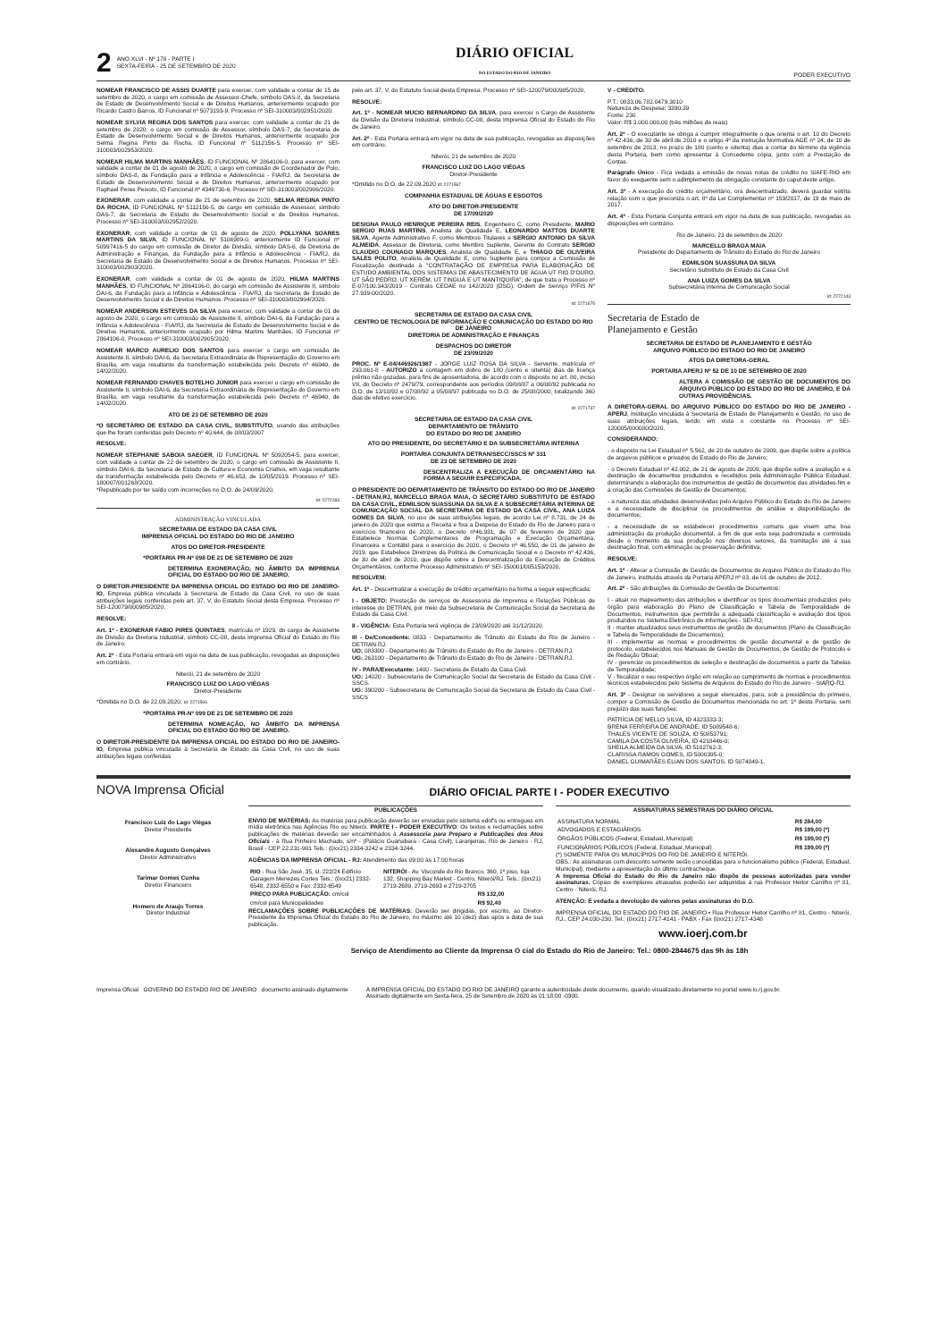2
ANO XLVI - Nº 178 - PARTE I
SEXTA-FEIRA - 25 DE SETEMBRO DE 2020
DIÁRIO OFICIAL
DO ESTADO DO RIO DE JANEIRO
PODER EXECUTIVO
NOMEAR FRANCISCO DE ASSIS DUARTE para exercer, com validade a contar de 15 de setembro de 2020, o cargo em comissão de Assessor-Chefe, símbolo DAS-8, da Secretaria de Estado de Desenvolvimento Social e de Direitos Humanos, anteriormente ocupado por Ricardo Castro Barros, ID Funcional nº 5073193-9. Processo nº SEI-310003/002951/2020.
NOMEAR SYLVIA REGINA DOS SANTOS para exercer, com validade a contar de 21 de setembro de 2020, o cargo em comissão de Assessor, símbolo DAS-7, da Secretaria de Estado de Desenvolvimento Social e de Direitos Humanos, anteriormente ocupado por Selma Regina Pinto da Rocha, ID Funcional nº 5112156-5. Processo nº SEI-310003/002953/2020.
NOMEAR HILMA MARTINS MANHÃES, ID FUNCIONAL Nº 2864106-0, para exercer, com validade a contar de 01 de agosto de 2020, o cargo em comissão de Coordenador de Polo, símbolo DAS-8, da Fundação para a Infância e Adolescência - FIA/RJ, da Secretaria de Estado de Desenvolvimento Social e de Direitos Humanos, anteriormente ocupado por Raphael Peres Peixoto, ID Funcional nº 4349730-6. Processo nº SEI-310003/002906/2020.
EXONERAR, com validade a contar de 21 de setembro de 2020, SELMA REGINA PINTO DA ROCHA, ID FUNCIONAL Nº 5112156-5, do cargo em comissão de Assessor, símbolo DAS-7, da Secretaria de Estado de Desenvolvimento Social e de Direitos Humanos. Processo nº SEI-310003/002952/2020.
EXONERAR, com validade a contar de 01 de agosto de 2020, POLLYANA SOARES MARTINS DA SILVA, ID FUNCIONAL Nº 5106989-0, anteriormente ID Funcional nº 50997416-5 do cargo em comissão de Diretor de Divisão, símbolo DAS-6, da Diretoria de Administração e Finanças, da Fundação para a Infância e Adolescência - FIA/RJ, da Secretaria de Estado de Desenvolvimento Social e de Direitos Humanos. Processo nº SEI-310003/002903/2020.
EXONERAR, com validade a contar de 01 de agosto de 2020, HILMA MARTINS MANHÃES, ID FUNCIONAL Nº 2864106-0, do cargo em comissão de Assistente II, símbolo DAI-6, da Fundação para a Infância e Adolescência - FIA/RJ, da Secretaria de Estado de Desenvolvimento Social e de Direitos Humanos. Processo nº SEI-310003/002904/2020.
NOMEAR ANDERSON ESTEVES DA SILVA para exercer, com validade a contar de 01 de agosto de 2020, o cargo em comissão de Assistente II, símbolo DAI-6, da Fundação para a Infância e Adolescência - FIA/RJ, da Secretaria de Estado de Desenvolvimento Social e de Direitos Humanos, anteriormente ocupado por Hilma Martins Manhães, ID Funcional nº 2864106-0. Processo nº SEI-310003/002905/2020.
NOMEAR MARCO AURELIO DOS SANTOS para exercer o cargo em comissão de Assistente II, símbolo DAI-6, da Secretaria Extraordinária de Representação do Governo em Brasília, em vaga resultante da transformação estabelecida pelo Decreto nº 46940, de 14/02/2020.
NOMEAR FERNANDO CHAVES BOTELHO JÚNIOR para exercer o cargo em comissão de Assistente II, símbolo DAI-6, da Secretaria Extraordinária de Representação do Governo em Brasília, em vaga resultante da transformação estabelecida pelo Decreto nº 46940, de 14/02/2020.
ATO DE 23 DE SETEMBRO DE 2020
*O SECRETÁRIO DE ESTADO DA CASA CIVIL, SUBSTITUTO, usando das atribuições que lhe foram conferidas pelo Decreto nº 40.644, de 08/03/2007
RESOLVE:
NOMEAR STEPHANIE SABOIA SAEGER, ID FUNCIONAL Nº 5092054-5, para exercer, com validade a contar de 22 de setembro de 2020, o cargo em comissão de Assistente II, símbolo DAI-6, da Secretaria de Estado de Cultura e Economia Criativa, em vaga resultante da transformação estabelecida pelo Decreto nº 46.653, de 10/05/2019. Processo nº SEI-180007/001268/2020.
*Republicado por ter saído com incorreções no D.O. de 24/09/2020.
Id: 2272283
ADMINISTRAÇÃO VINCULADA
SECRETARIA DE ESTADO DA CASA CIVIL
IMPRENSA OFICIAL DO ESTADO DO RIO DE JANEIRO
ATOS DO DIRETOR-PRESIDENTE
*PORTARIA PR-Nº 098 DE 21 DE SETEMBRO DE 2020
DETERMINA EXONERAÇÃO, NO ÂMBITO DA IMPRENSA OFICIAL DO ESTADO DO RIO DE JANEIRO.
O DIRETOR-PRESIDENTE DA IMPRENSA OFICIAL DO ESTADO DO RIO DE JANEIRO-IO, Empresa pública vinculada à Secretaria de Estado da Casa Civil, no uso de suas atribuições legais conferidas pelo art. 37, V, do Estatuto Social desta Empresa. Processo nº SEI-120079/000985/2020,
RESOLVE:
Art. 1º - EXONERAR FABIO PIRES QUINTAES, matrícula nº 1929, do cargo de Assistente de Divisão da Diretoria Industrial, símbolo CC-08, desta Imprensa Oficial do Estado do Rio de Janeiro.
Art. 2º - Esta Portaria entrará em vigor na data de sua publicação, revogadas as disposições em contrário.
Niterói, 21 de setembro de 2020
FRANCISCO LUIZ DO LAGO VIÉGAS
Diretor-Presidente
*Omitida no D.O. de 22.09.2020. Id: 2271566
*PORTARIA PR-Nº 099 DE 21 DE SETEMBRO DE 2020
DETERMINA NOMEAÇÃO, NO ÂMBITO DA IMPRENSA OFICIAL DO ESTADO DO RIO DE JANEIRO.
O DIRETOR-PRESIDENTE DA IMPRENSA OFICIAL DO ESTADO DO RIO DE JANEIRO-IO, Empresa pública vinculada à Secretaria de Estado da Casa Civil, no uso de suas atribuições legais conferidas
pelo art. 37, V, do Estatuto Social desta Empresa. Processo nº SEI-120079/000985/2020,
RESOLVE:
Art. 1º - NOMEAR MUCIO BERNARDINO DA SILVA, para exercer o Cargo de Assistente da Divisão da Diretoria Industrial, símbolo CC-08, desta Imprensa Oficial do Estado do Rio de Janeiro.
Art. 2º - Esta Portaria entrará em vigor na data de sua publicação, revogadas as disposições em contrário.
Niterói, 21 de setembro de 2020
FRANCISCO LUIZ DO LAGO VIÉGAS
Diretor-Presidente
*Omitido no D.O. de 22.09.2020 Id: 2271567
COMPANHIA ESTADUAL DE ÁGUAS E ESGOTOS
ATO DO DIRETOR-PRESIDENTE
DE 17/09/2020
DESIGNA PAULO HENRIQUE PEREIRA REIS, Engenheiro C, como Presidente, MARIO SERGIO RUAS MARTINS, Analista de Qualidade E, LEONARDO MATTOS DUARTE SILVA, Agente Administrativo F, como Membros Titulares e SERGIO ANTONIO DA SILVA ALMEIDA, Assessor de Diretoria, como Membro Suplente, Gerente do Contrato SERGIO CLAUDIO COUNAGO MARQUES, Analista de Qualidade E, e THIAGO DE OLIVEIRA SALES POLITO, Analista de Qualidade E, como Suplente para compor a Comissão de Fiscalização destinada à "CONTRATAÇÃO DE EMPRESA PARA ELABORAÇÃO DE ESTUDO AMBIENTAL DOS SISTEMAS DE ABASTECIMENTO DE ÁGUA UT RIO D'OURO, UT SÃO PEDRO, UT XERÉM, UT TINGUÁ E UT MANTIQUIRA", de que trata o Processo nº E-07/100.343/2019 - Contrato CEDAE no 142/2020 (DSG). Ordem de Serviço P/FIS Nº 27.939-00/2020.
Id: 2271675
SECRETARIA DE ESTADO DA CASA CIVIL
CENTRO DE TECNOLOGIA DE INFORMAÇÃO E COMUNICAÇÃO DO ESTADO DO RIO DE JANEIRO
DIRETORIA DE ADMINISTRAÇÃO E FINANÇAS
DESPACHOS DO DIRETOR
DE 23/09/2020
PROC. Nº E-04/446926/1987 - JORGE LUIZ ROSA DA SILVA - Servente, matrícula nº 293.061-8 - AUTORIZO a contagem em dobro de 180 (cento e oitenta) dias de licença prêmio não gozadas, para fins de aposentadoria, de acordo com o disposto no art. 80, inciso VII, do Decreto nº 2479/79, correspondente aos períodos 09/08/87 a 06/08/92 publicada no D.O. de 13/10/92 e 07/08/92 a 05/08/97 publicada no D.O. de 25/08/2000; totalizando 360 dias de efetivo exercício.
Id: 2271737
SECRETARIA DE ESTADO DA CASA CIVIL
DEPARTAMENTO DE TRÂNSITO
DO ESTADO DO RIO DE JANEIRO
ATO DO PRESIDENTE, DO SECRETÁRIO E DA SUBSECRETÁRIA INTERINA
PORTARIA CONJUNTA DETRAN/SECC/SSCS Nº 331
DE 23 DE SETEMBRO DE 2020
DESCENTRALIZA A EXECUÇÃO DE ORÇAMENTÁRIO NA FORMA A SEGUIR ESPECIFICADA.
O PRESIDENTE DO DEPARTAMENTO DE TRÂNSITO DO ESTADO DO RIO DE JANEIRO - DETRAN.RJ, MARCELLO BRAGA MAIA, O SECRETÁRIO SUBSTITUTO DE ESTADO DA CASA CIVIL, EDMILSON SUASSUNA DA SILVA E A SUBSECRETÁRIA INTERINA DE COMUNICAÇÃO SOCIAL DA SECRETARIA DE ESTADO DA CASA CIVIL, ANA LUIZA GOMES DA SILVA, no uso de suas atribuições legais, de acordo Lei nº 8.731, de 24 de janeiro de 2020 que estima a Receita e fixa a Despesa do Estado do Rio de Janeiro para o exercício financeiro de 2020, o Decreto nº46.931, de 07 de fevereiro de 2020 que Estabelece Normas Complementares de Programação e Execução Orçamentária, Financeira e Contábil para o exercício de 2020, o Decreto nº 46.550, de 01 de janeiro de 2019, que Estabelece Diretrizes da Política de Comunicação Social e o Decreto nº 42.436, de 30 de abril de 2010, que dispõe sobre a Descentralização da Execução de Créditos Orçamentários, conforme Processo Administrativo nº SEI-150001/005153/2020,
RESOLVEM:
Art. 1º - Descentralizar a execução de crédito orçamentário na forma a seguir especificada:
I - OBJETO: Prestação de serviços de Assessoria de Imprensa e Relações Públicas de interesse do DETRAN, por meio da Subsecretaria de Comunicação Social da Secretaria de Estado da Casa Civil.
II - VIGÊNCIA: Esta Portaria terá vigência de 23/09/2020 até 31/12/2020.
III - De/Concedente: 0833 - Departamento de Trânsito do Estado do Rio de Janeiro - DETRAN.RJ.
UO: 083300 - Departamento de Trânsito do Estado do Rio de Janeiro - DETRAN.RJ.
UG: 263100 - Departamento de Trânsito do Estado do Rio de Janeiro - DETRAN.RJ.
IV - PARA/Executante: 1400 - Secretaria de Estado da Casa Civil.
UO: 14020 - Subsecretaria de Comunicação Social da Secretaria de Estado da Casa Civil - SSCS.
UG: 390200 - Subsecretaria de Comunicação Social da Secretaria de Estado da Casa Civil - SSCS
V - CRÉDITO:
P.T.: 0833.06.782.0479.3010
Natureza de Despesa: 3390.39
Fonte: 230
Valor: R$ 3.000.000,00 (três milhões de reais)
Art. 2º - O executante se obriga a cumprir integralmente o que orienta o art. 10 do Decreto nº 42.436, de 30 de abril de 2010 e o artigo 4º da instrução Normativa AGE nº 24, de 10 de setembro de 2013, no prazo de 180 (cento e oitenta) dias a contar do término da vigência desta Portaria, bem como apresentar à Concedente cópia, junto com a Prestação de Contas.
Parágrafo Único - Fica vedada a emissão de novas notas de crédito no SIAFE-RIO em favor do exequente sem o adimplemento da obrigação constante do caput deste artigo.
Art. 3º - A execução do crédito orçamentário, ora descentralizado, deverá guardar estrita relação com o que preconiza o art. 8º da Lei Complementar nº 159/2017, de 19 de maio de 2017.
Art. 4º - Esta Portaria Conjunta entrará em vigor na data de sua publicação, revogadas as disposições em contrário.
Rio de Janeiro, 23 de setembro de 2020
MARCELLO BRAGA MAIA
Presidente do Departamento de Trânsito do Estado do Rio de Janeiro
EDMILSON SUASSUNA DA SILVA
Secretário Substituto de Estado da Casa Civil
ANA LUIZA GOMES DA SILVA
Subsecretária Interina de Comunicação Social
Id: 2272143
Secretaria de Estado de
Planejamento e Gestão
SECRETARIA DE ESTADO DE PLANEJAMENTO E GESTÃO
ARQUIVO PÚBLICO DO ESTADO DO RIO DE JANEIRO
ATOS DA DIRETORA-GERAL
PORTARIA APERJ Nº 52 DE 10 DE SETEMBRO DE 2020
ALTERA A COMISSÃO DE GESTÃO DE DOCUMENTOS DO ARQUIVO PÚBLICO DO ESTADO DO RIO DE JANEIRO, E DÁ OUTRAS PROVIDÊNCIAS.
A DIRETORA-GERAL DO ARQUIVO PÚBLICO DO ESTADO DO RIO DE JANEIRO - APERJ, instituição vinculada à Secretaria de Estado de Planejamento e Gestão, no uso de suas atribuições legais, tendo em vista o constante no Processo nº SEI-120005/000080/2020,
CONSIDERANDO:
- o disposto na Lei Estadual nº 5.562, de 20 de outubro de 2009, que dispõe sobre a política de arquivos públicos e privados do Estado do Rio de Janeiro;
- o Decreto Estadual nº 42.002, de 21 de agosto de 2009, que dispõe sobre a avaliação e a destinação de documentos produzidos e recebidos pela Administração Pública Estadual, determinando a elaboração dos instrumentos de gestão de documentos das atividades-fim e a criação das Comissões de Gestão de Documentos;
- a natureza das atividades desenvolvidas pelo Arquivo Público do Estado do Rio de Janeiro e a necessidade de disciplinar os procedimentos de análise e disponibilização de documentos;
- a necessidade de se estabelecer procedimentos comuns que visem uma boa administração da produção documental, a fim de que esta seja padronizada e controlada desde o momento da sua produção nos diversos setores, da tramitação até a sua destinação final, com eliminação ou preservação definitiva;
RESOLVE:
Art. 1º - Alterar a Comissão de Gestão de Documentos do Arquivo Público do Estado do Rio de Janeiro, instituída através da Portaria APERJ nº 03, de 01 de outubro de 2012.
Art. 2º - São atribuições da Comissão de Gestão de Documentos:
I - atuar no mapeamento das atribuições e identificar os tipos documentais produzidos pelo órgão para elaboração do Plano de Classificação e Tabela de Temporalidade de Documentos, instrumentos que permitirão a adequada classificação e avaliação dos tipos produzidos no Sistema Eletrônico de Informações - SEI-RJ;
II - manter atualizados seus instrumentos de gestão de documentos (Plano de Classificação e Tabela de Temporalidade de Documentos);
III - implementar as normas e procedimentos de gestão documental e de gestão de protocolo, estabelecidos nos Manuais de Gestão de Documentos, de Gestão de Protocolo e de Redação Oficial;
IV - gerenciar os procedimentos de seleção e destinação de documentos a partir da Tabelas de Temporalidade;
V - fiscalizar o seu respectivo órgão em relação ao cumprimento de normas e procedimentos técnicos estabelecidos pelo Sistema de Arquivos do Estado do Rio de Janeiro - SIARQ-RJ.
Art. 3º - Designar os servidores a seguir elencados, para, sob a presidência do primeiro, compor a Comissão de Gestão de Documentos mencionada no art. 1º desta Portaria, sem prejuízo das suas funções:
PATRÍCIA DE MELLO SILVA, ID 4323333-3;
BRENA FERREIRA DE ANDRADE, ID 5089548-6;
THALES VICENTE DE SOUZA, ID 50853791;
CAMILA DA COSTA OLIVEIRA, ID 4218446-0;
SHEILA ALMEIDA DA SILVA, ID 5102762-3;
CLARISSA RAMOS GOMES, ID 5000395-0;
DANIEL GUIMARÃES ELIAN DOS SANTOS, ID 5074849-1.
NOVA Imprensa Oficial
Francisco Luiz do Lago Viégas
Diretor Presidente
Alexandre Augusto Gonçalves
Diretor Administrativo
Tarimar Gomes Cunha
Diretor Financeiro
Homero de Araujo Torres
Diretor Industrial
DIÁRIO OFICIAL PARTE I - PODER EXECUTIVO
PUBLICAÇÕES
ENVIO DE MATÉRIAS: As matérias para publicação deverão ser enviadas pelo sistema edof's ou entregues em mídia eletrônica nas Agências Rio ou Niterói. PARTE I - PODER EXECUTIVO: Os textos e reclamações sobre publicações de matérias deverão ser encaminhados à Assessoria para Preparo e Publicações dos Atos Oficiais - à Rua Pinheiro Machado, s/nº - (Palácio Guanabara - Casa Civil), Laranjeiras, Rio de Janeiro - RJ, Brasil - CEP 22.231-901 Tels.: (0xx21) 2334-3242 e 2334-3244.
AGÊNCIAS DA IMPRENSA OFICIAL - RJ: Atendimento das 09:00 às 17:00 horas
| RIO - Rua São José, 35, sl. 222/24 Edifício Garagem Menezes Cortes Tels.: (0xx21) 2332-6548, 2332-6550 e Fax: 2332-6549 | NITERÓI - Av. Visconde do Rio Branco, 360, 1º piso, loja 132, Shopping Bay Market - Centro, Niterói/RJ. Tels.: (0xx21) 2719-2689, 2719-2693 e 2719-2705 |
| PREÇO PARA PUBLICAÇÃO: cm/col | R$ 132,00 |
| cm/col para Municipalidades | R$ 92,40 |
RECLAMAÇÕES SOBRE PUBLICAÇÕES DE MATÉRIAS: Deverão ser dirigidas, por escrito, ao Diretor-Presidente da Imprensa Oficial do Estado do Rio de Janeiro, no máximo até 10 (dez) dias após a data de sua publicação.
ASSINATURAS SEMESTRAIS DO DIÁRIO OFICIAL
| ASSINATURA NORMAL | R$ 284,00 |
| ADVOGADOS E ESTAGIÁRIOS | R$ 199,00 (*) |
| ÓRGÃOS PÚBLICOS (Federal, Estadual, Municipal) | R$ 199,00 (*) |
| FUNCIONÁRIOS PÚBLICOS (Federal, Estadual, Municipal) | R$ 199,00 (*) |
(*) SOMENTE PARA OS MUNICÍPIOS DO RIO DE JANEIRO E NITERÓI.
OBS.: As assinaturas com desconto somente serão concedidas para o funcionalismo público (Federal, Estadual, Municipal), mediante a apresentação do último contracheque.
A Imprensa Oficial do Estado do Rio de Janeiro não dispõe de pessoas autorizadas para vender assinaturas. Cópias de exemplares atrasados poderão ser adquiridas à rua Professor Heitor Carrilho nº 81, Centro - Niterói, RJ.
ATENÇÃO: É vedada a devolução de valores pelas assinaturas do D.O.
IMPRENSA OFICIAL DO ESTADO DO RIO DE JANEIRO • Rua Professor Heitor Carrilho nº 81, Centro - Niterói, RJ., CEP 24.030-230. Tel.: (0xx21) 2717-4141 - PABX - Fax (0xx21) 2717-4348
www.ioerj.com.br
Serviço de Atendimento ao Cliente da Imprensa O cial do Estado do Rio de Janeiro: Tel.: 0800-2844675 das 9h às 18h
Imprensa Oficial GOVERNO DO ESTADO RIO DE JANEIRO documento assinado digitalmente
A IMPRENSA OFICIAL DO ESTADO DO RIO DE JANEIRO garante a autenticidade deste documento, quando visualizado diretamente no portal www.io.rj.gov.br.
Assinado digitalmente em Sexta-feira, 25 de Setembro de 2020 às 01:18:00 -0300.